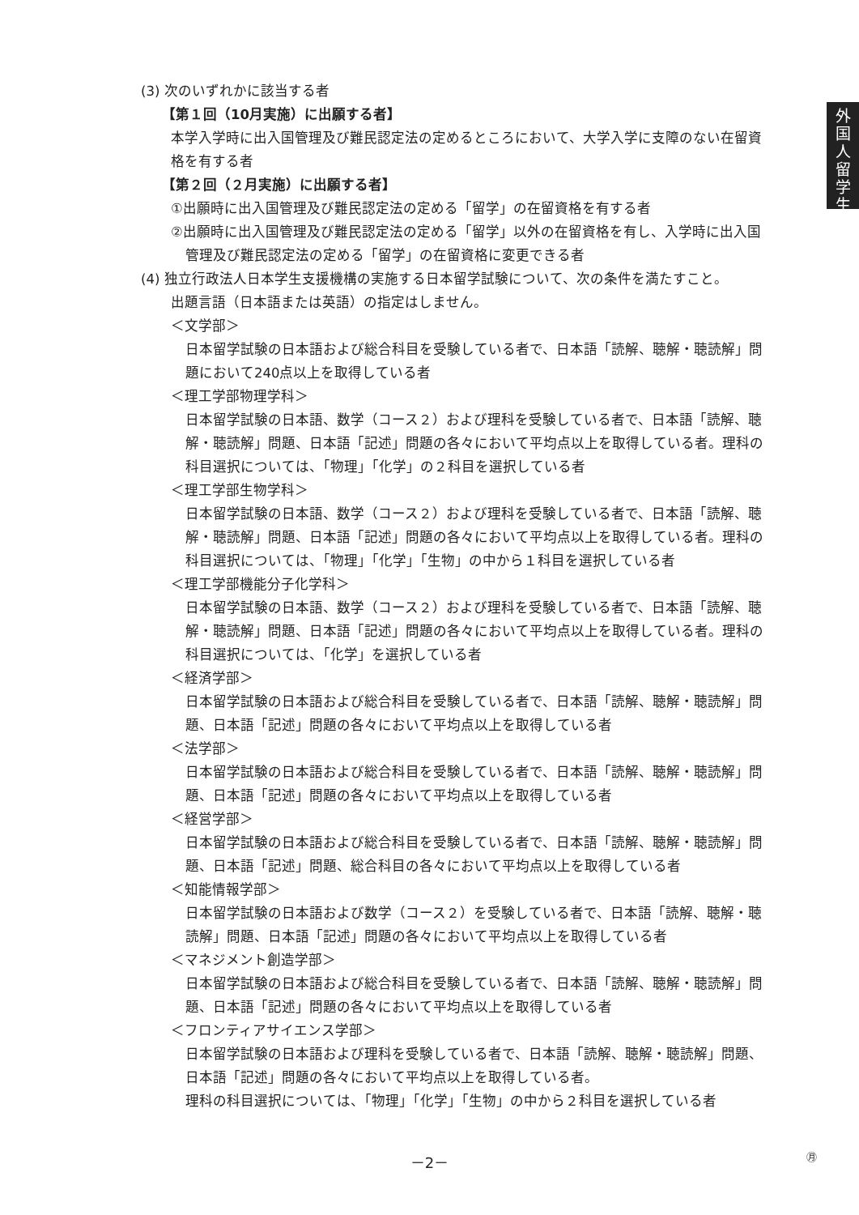外
国
人
留
学
生
(3) 次のいずれかに該当する者
【第１回（10月実施）に出願する者】
本学入学時に出入国管理及び難民認定法の定めるところにおいて、大学入学に支障のない在留資格を有する者
【第２回（２月実施）に出願する者】
①出願時に出入国管理及び難民認定法の定める「留学」の在留資格を有する者
②出願時に出入国管理及び難民認定法の定める「留学」以外の在留資格を有し、入学時に出入国管理及び難民認定法の定める「留学」の在留資格に変更できる者
(4) 独立行政法人日本学生支援機構の実施する日本留学試験について、次の条件を満たすこと。
出題言語（日本語または英語）の指定はしません。
＜文学部＞
日本留学試験の日本語および総合科目を受験している者で、日本語「読解、聴解・聴読解」問題において240点以上を取得している者
＜理工学部物理学科＞
日本留学試験の日本語、数学（コース２）および理科を受験している者で、日本語「読解、聴解・聴読解」問題、日本語「記述」問題の各々において平均点以上を取得している者。理科の科目選択については、「物理」「化学」の２科目を選択している者
＜理工学部生物学科＞
日本留学試験の日本語、数学（コース２）および理科を受験している者で、日本語「読解、聴解・聴読解」問題、日本語「記述」問題の各々において平均点以上を取得している者。理科の科目選択については、「物理」「化学」「生物」の中から１科目を選択している者
＜理工学部機能分子化学科＞
日本留学試験の日本語、数学（コース２）および理科を受験している者で、日本語「読解、聴解・聴読解」問題、日本語「記述」問題の各々において平均点以上を取得している者。理科の科目選択については、「化学」を選択している者
＜経済学部＞
日本留学試験の日本語および総合科目を受験している者で、日本語「読解、聴解・聴読解」問題、日本語「記述」問題の各々において平均点以上を取得している者
＜法学部＞
日本留学試験の日本語および総合科目を受験している者で、日本語「読解、聴解・聴読解」問題、日本語「記述」問題の各々において平均点以上を取得している者
＜経営学部＞
日本留学試験の日本語および総合科目を受験している者で、日本語「読解、聴解・聴読解」問題、日本語「記述」問題、総合科目の各々において平均点以上を取得している者
＜知能情報学部＞
日本留学試験の日本語および数学（コース２）を受験している者で、日本語「読解、聴解・聴読解」問題、日本語「記述」問題の各々において平均点以上を取得している者
＜マネジメント創造学部＞
日本留学試験の日本語および総合科目を受験している者で、日本語「読解、聴解・聴読解」問題、日本語「記述」問題の各々において平均点以上を取得している者
＜フロンティアサイエンス学部＞
日本留学試験の日本語および理科を受験している者で、日本語「読解、聴解・聴読解」問題、日本語「記述」問題の各々において平均点以上を取得している者。
理科の科目選択については、「物理」「化学」「生物」の中から２科目を選択している者
－2－ ㊊